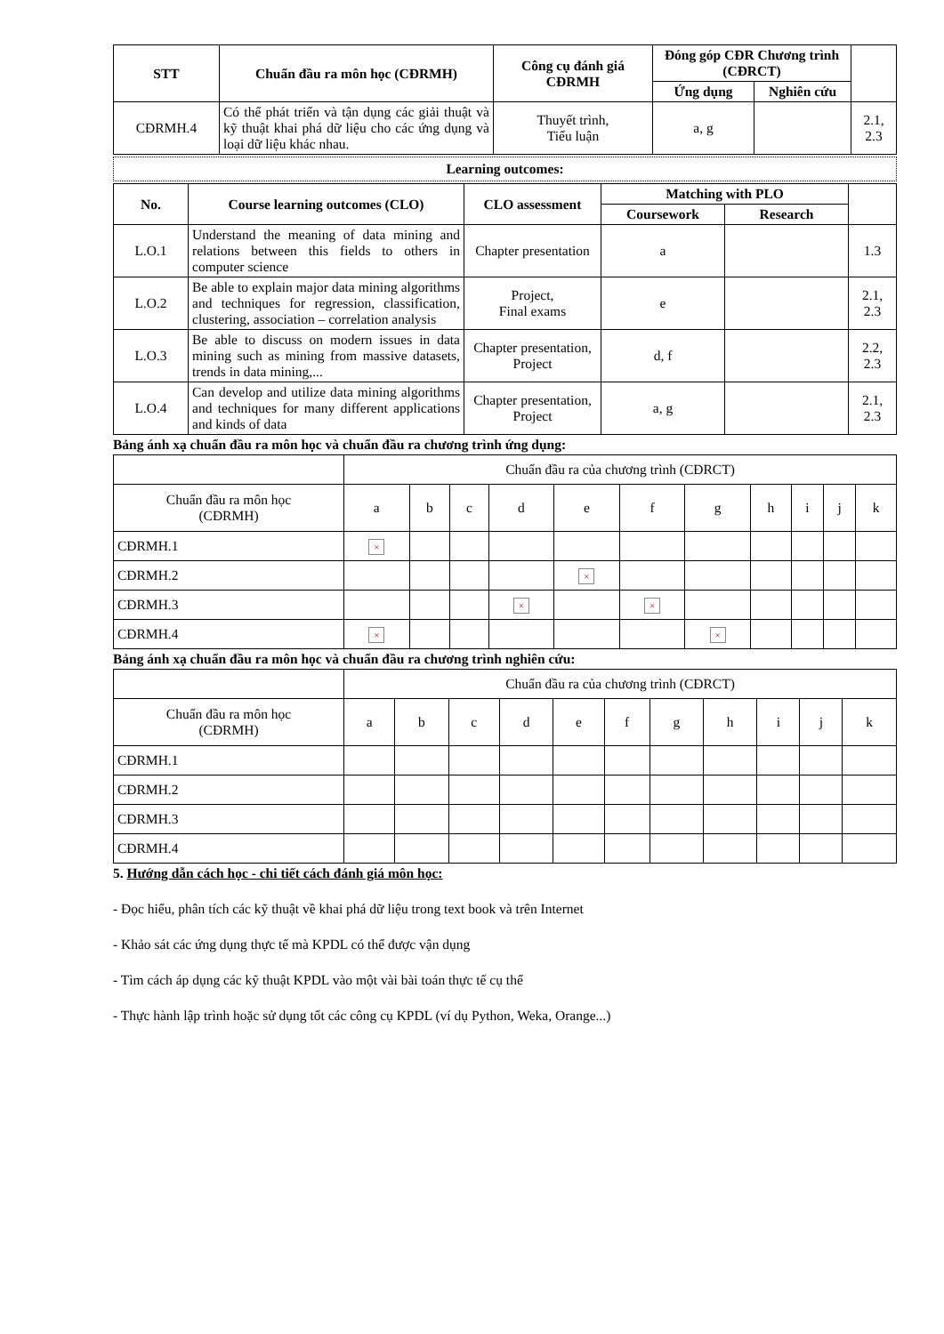| STT | Chuẩn đầu ra môn học (CĐRMH) | Công cụ đánh giá CĐRMH | Đóng góp CĐR Chương trình (CĐRCT) | | |
| --- | --- | --- | --- | --- | --- |
| | | | Ứng dụng | Nghiên cứu | |
| CĐRMH.4 | Có thể phát triển và tận dụng các giải thuật và kỹ thuật khai phá dữ liệu cho các ứng dụng và loại dữ liệu khác nhau. | Thuyết trình, Tiểu luận | a, g | | 2.1, 2.3 |
Learning outcomes:
| No. | Course learning outcomes (CLO) | CLO assessment | Matching with PLO | | |
| --- | --- | --- | --- | --- | --- |
| | | | Coursework | Research | |
| L.O.1 | Understand the meaning of data mining and relations between this fields to others in computer science | Chapter presentation | a | | 1.3 |
| L.O.2 | Be able to explain major data mining algorithms and techniques for regression, classification, clustering, association – correlation analysis | Project, Final exams | e | | 2.1, 2.3 |
| L.O.3 | Be able to discuss on modern issues in data mining such as mining from massive datasets, trends in data mining,... | Chapter presentation, Project | d, f | | 2.2, 2.3 |
| L.O.4 | Can develop and utilize data mining algorithms and techniques for many different applications and kinds of data | Chapter presentation, Project | a, g | | 2.1, 2.3 |
Bảng ánh xạ chuẩn đầu ra môn học và chuẩn đầu ra chương trình ứng dụng:
| | Chuẩn đầu ra của chương trình (CĐRCT) | | | | | | | | | | |
| Chuẩn đầu ra môn học (CĐRMH) | a | b | c | d | e | f | g | h | i | j | k |
| CĐRMH.1 | × | | | | | | | | | | |
| CĐRMH.2 | | | | | × | | | | | | |
| CĐRMH.3 | | | | × | | × | | | | | |
| CĐRMH.4 | × | | | | | | × | | | | |
Bảng ánh xạ chuẩn đầu ra môn học và chuẩn đầu ra chương trình nghiên cứu:
| | Chuẩn đầu ra của chương trình (CĐRCT) | | | | | | | | | | |
| Chuẩn đầu ra môn học (CĐRMH) | a | b | c | d | e | f | g | h | i | j | k |
| CĐRMH.1 | | | | | | | | | | | |
| CĐRMH.2 | | | | | | | | | | | |
| CĐRMH.3 | | | | | | | | | | | |
| CĐRMH.4 | | | | | | | | | | | |
5. Hướng dẫn cách học - chi tiết cách đánh giá môn học:
- Đọc hiểu, phân tích các kỹ thuật về khai phá dữ liệu trong text book và trên Internet
- Khảo sát các ứng dụng thực tế mà KPDL có thể được vận dụng
- Tìm cách áp dụng các kỹ thuật KPDL vào một vài bài toán thực tế cụ thể
- Thực hành lập trình hoặc sử dụng tốt các công cụ KPDL (ví dụ Python, Weka, Orange...)